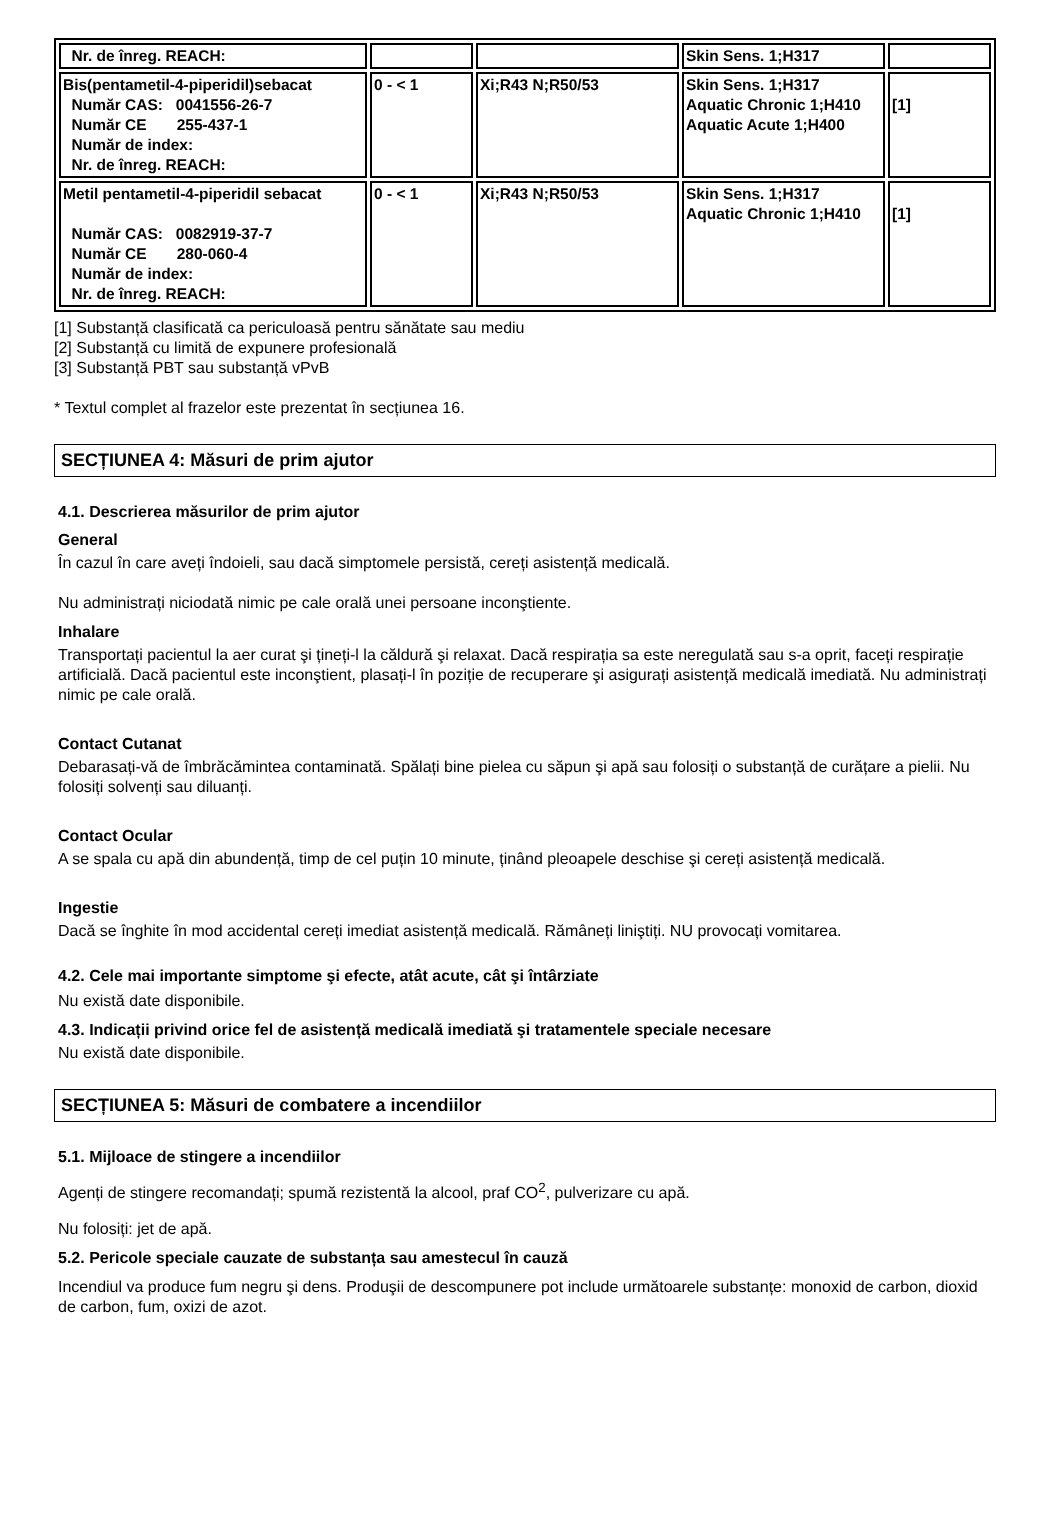| Nr. de înreg. REACH: | | | Skin Sens. 1;H317 | |
| Bis(pentametil-4-piperidil)sebacat Număr CAS: 0041556-26-7 Număr CE 255-437-1 Număr de index: Nr. de înreg. REACH: | 0 - < 1 | Xi;R43 N;R50/53 | Skin Sens. 1;H317 Aquatic Chronic 1;H410 Aquatic Acute 1;H400 | [1] |
| Metil pentametil-4-piperidil sebacat Număr CAS: 0082919-37-7 Număr CE 280-060-4 Număr de index: Nr. de înreg. REACH: | 0 - < 1 | Xi;R43 N;R50/53 | Skin Sens. 1;H317 Aquatic Chronic 1;H410 | [1] |
[1] Substanță clasificată ca periculoasă pentru sănătate sau mediu
[2] Substanță cu limită de expunere profesională
[3] Substanță PBT sau substanță vPvB
* Textul complet al frazelor este prezentat în secțiunea 16.
SECȚIUNEA 4: Măsuri de prim ajutor
4.1. Descrierea măsurilor de prim ajutor
General
În cazul în care aveți îndoieli, sau dacă simptomele persistă, cereți asistență medicală.
Nu administrați niciodată nimic pe cale orală unei persoane inconştiente.
Inhalare
Transportați pacientul la aer curat şi țineți-l la căldură şi relaxat. Dacă respirația sa este neregulată sau s-a oprit, faceți respirație artificială. Dacă pacientul este inconştient, plasați-l în poziție de recuperare şi asigurați asistență medicală imediată. Nu administrați nimic pe cale orală.
Contact Cutanat
Debarasați-vă de îmbrăcămintea contaminată. Spălați bine pielea cu săpun şi apă sau folosiți o substanță de curățare a pielii. Nu folosiți solvenți sau diluanți.
Contact Ocular
A se spala cu apă din abundență, timp de cel puțin 10 minute, ținând pleoapele deschise şi cereți asistență medicală.
Ingestie
Dacă se înghite în mod accidental cereți imediat asistență medicală. Rămâneți liniştiți. NU provocați vomitarea.
4.2. Cele mai importante simptome şi efecte, atât acute, cât şi întârziate
Nu există date disponibile.
4.3. Indicații privind orice fel de asistență medicală imediată şi tratamentele speciale necesare
Nu există date disponibile.
SECȚIUNEA 5: Măsuri de combatere a incendiilor
5.1. Mijloace de stingere a incendiilor
Agenți de stingere recomandați; spumă rezistentă la alcool, praf CO<sup>2</sup>, pulverizare cu apă.
Nu folosiți: jet de apă.
5.2. Pericole speciale cauzate de substanța sau amestecul în cauză
Incendiul va produce fum negru şi dens. Produşii de descompunere pot include următoarele substanțe: monoxid de carbon, dioxid de carbon, fum, oxizi de azot.